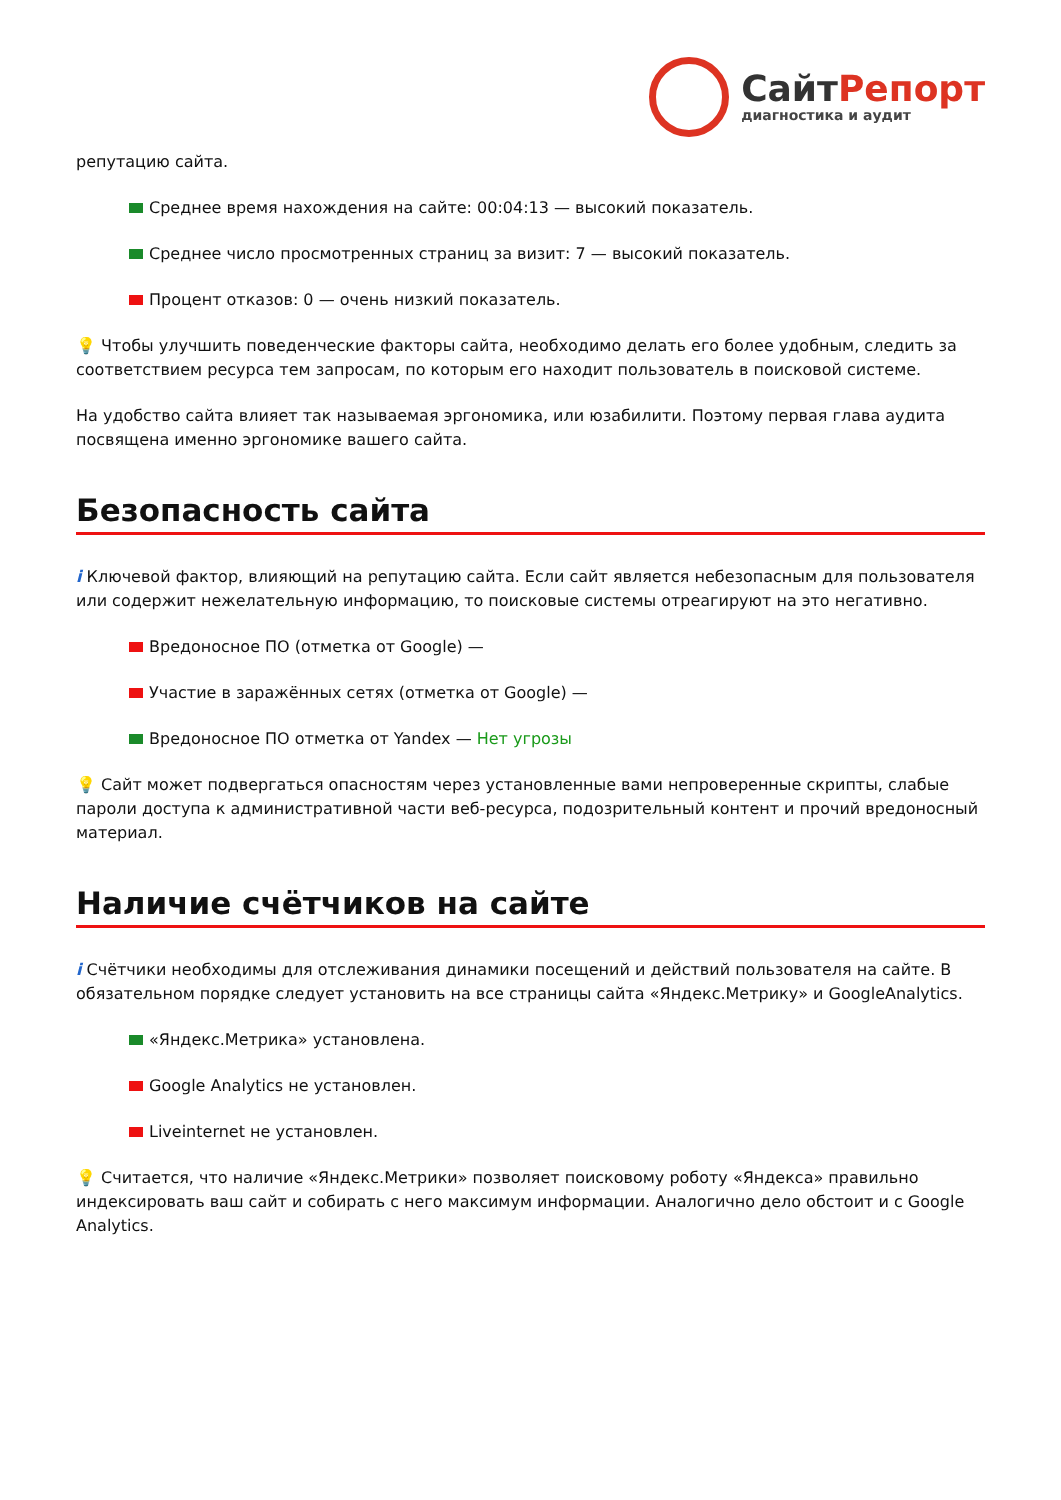СайтРепорт
диагностика и аудит
репутацию сайта.
Среднее время нахождения на сайте: 00:04:13 — высокий показатель.
Среднее число просмотренных страниц за визит: 7 — высокий показатель.
Процент отказов: 0 — очень низкий показатель.
💡 Чтобы улучшить поведенческие факторы сайта, необходимо делать его более удобным, следить за соответствием ресурса тем запросам, по которым его находит пользователь в поисковой системе.
На удобство сайта влияет так называемая эргономика, или юзабилити. Поэтому первая глава аудита посвящена именно эргономике вашего сайта.
Безопасность сайта
i Ключевой фактор, влияющий на репутацию сайта. Если сайт является небезопасным для пользователя или содержит нежелательную информацию, то поисковые системы отреагируют на это негативно.
Вредоносное ПО (отметка от Google) —
Участие в заражённых сетях (отметка от Google) —
Вредоносное ПО отметка от Yandex — Нет угрозы
💡 Сайт может подвергаться опасностям через установленные вами непроверенные скрипты, слабые пароли доступа к административной части веб-ресурса, подозрительный контент и прочий вредоносный материал.
Наличие счётчиков на сайте
i Счётчики необходимы для отслеживания динамики посещений и действий пользователя на сайте. В обязательном порядке следует установить на все страницы сайта «Яндекс.Метрику» и GoogleAnalytics.
«Яндекс.Метрика» установлена.
Google Analytics не установлен.
Liveinternet не установлен.
💡 Считается, что наличие «Яндекс.Метрики» позволяет поисковому роботу «Яндекса» правильно индексировать ваш сайт и собирать с него максимум информации. Аналогично дело обстоит и с Google Analytics.